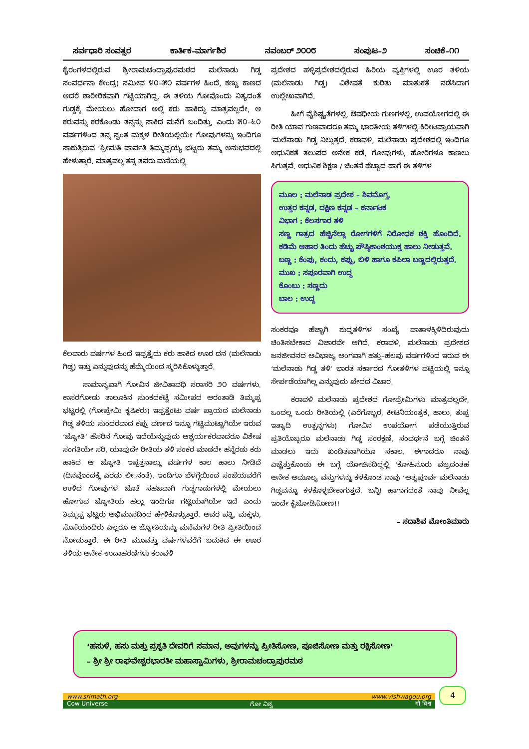ಸರ್ವಧಾರಿ ಸಂವತ್ಸರ ಕಾರ್ತಿಕ–ಮಾರ್ಗಶಿರ ನವಂಬರ್ ೨೦೦೮ ಸಂಪುಟ–೨ ಸಂಚಿಕೆ–೧೧
ಕೈರಂಗಳದಲ್ಲಿರುವ ಶ್ರೀರಾಮಚಂದ್ರಾಪುರಮಠದ ಮಲೆನಾಡು ಗಿಡ್ಡ ಸಂವರ್ಧನಾ ಕೇಂದ್ರ) ಸಮೀಪ ೪೦–೫೦ ವರ್ಷಗಳ ಹಿಂದೆ, ಕಣ್ಣು ಕಾಣದ ಆದರೆ ಶಾರೀರಿಕವಾಗಿ ಗಟ್ಟಿಯಾಗಿದ್ದ, ಈ ತಳಿಯ ಗೋವೊಂದು ನಿತ್ಯದಂತೆ ಗುಡ್ಡಕ್ಕೆ ಮೇಯಲು ಹೋದಾಗ ಅಲ್ಲಿ ಕರು ಹಾಕಿದ್ದು ಮಾತ್ರವಲ್ಲದೇ, ಆ ಕರುವನ್ನು ಕರಕೊಂಡು ತನ್ನನ್ನು ಸಾಕಿದ ಮನೆಗೆ ಬಂದಿತ್ತು, ಎಂದು ೫೦–೬೦ ವರ್ಷಗಳಿಂದ ತನ್ನ ಸ್ವಂತ ಮಕ್ಕಳ ರೀತಿಯಲ್ಲಿಯೇ ಗೋವುಗಳನ್ನು ಇಂದಿಗೂ ಸಾಕುತ್ತಿರುವ ‘ಶ್ರೀಮತಿ ಪಾರ್ವತಿ ತಿಮ್ಮಪ್ಪಯ್ಯ ಭಟ್ಟರು ತಮ್ಮ ಅನುಭವದಲ್ಲಿ ಹೇಳುತ್ತಾರೆ. ಮಾತ್ರವಲ್ಲ ತನ್ನ ತವರು ಮನೆಯಲ್ಲಿ
ಕೆಲವಾರು ವರ್ಷಗಳ ಹಿಂದೆ ಇಪ್ಪತ್ತೈದು ಕರು ಹಾಕಿದ ಊರ ದನ (ಮಲೆನಾಡು ಗಿಡ್ಡ) ಇತ್ತು ಎನ್ನುವುದನ್ನು ಹೆಮ್ಮೆಯಿಂದ ಸ್ಮರಿಸಿಕೊಳ್ಳುತ್ತಾರೆ.
ಸಾಮಾನ್ಯವಾಗಿ ಗೋವಿನ ಜೀವಿತಾವಧಿ ಸರಾಸರಿ ೨೦ ವರ್ಷಗಳು. ಕಾಸರಗೋಡು ತಾಲೂಕಿನ ಸುಂಕದಕಟ್ಟೆ ಸಮೀಪದ ಅರಂತಾಡಿ ತಿಮ್ಮಪ್ಪ ಭಟ್ಟರಲ್ಲಿ (ಗೋಪ್ರೇಮಿ ಕೃಷಿಕರು) ಇಪ್ಪತ್ತೆಂಟು ವರ್ಷ ಪ್ರಾಯದ ಮಲೆನಾಡು ಗಿಡ್ಡ ತಳಿಯ ಸುಂದರವಾದ ಕಪ್ಪು ವರ್ಣದ ಇನ್ನೂ ಗಟ್ಟಿಮುಟ್ಟಾಗಿಯೇ ಇರುವ ‘ಜ್ಯೋತಿ’ ಹೆಸರಿನ ಗೋವು ಇದೆಯೆನ್ನುವುದು ಆಶ್ಚರ್ಯಕರವಾದರೂ ವಿಶೇಷ ಸಂಗತಿಯೇ ಸರಿ. ಯಾವುದೇ ರೀತಿಯ ತಳಿ ಸಂಕರ ಮಾಡದೇ ಹನ್ನೆರಡು ಕರು ಹಾಕಿದ ಆ ಜ್ಯೋತಿ ಇಪ್ಪತ್ತನಾಲ್ಕು ವರ್ಷಗಳ ಕಾಲ ಹಾಲು ನೀಡಿದೆ (ದಿನವೊಂದಕ್ಕೆ ಎರಡು ಲೀ.ನಂತೆ). ಇಂದಿಗೂ ಬೆಳಗ್ಗೆಯಿಂದ ಸಂಜೆಯವರೆಗೆ ಉಳಿದ ಗೋವುಗಳ ಜೊತೆ ಸಹಜವಾಗಿ ಗುಡ್ಡಗಾಡುಗಳಲ್ಲಿ ಮೇಯಲು ಹೋಗುವ ಜ್ಯೋತಿಯ ಹಲ್ಲು ಇಂದಿಗೂ ಗಟ್ಟಿಯಾಗಿಯೇ ಇದೆ ಎಂದು ತಿಮ್ಮಪ್ಪ ಭಟ್ಟರು ಅಭಿಮಾನದಿಂದ ಹೇಳಿಕೊಳ್ಳುತ್ತಾರೆ. ಅವರ ಪತ್ನಿ, ಮಕ್ಕಳು, ಸೊಸೆಯಂದಿರು ಎಲ್ಲರೂ ಆ ಜ್ಯೋತಿಯನ್ನು ಮನೆಮಗಳ ರೀತಿ ಪ್ರೀತಿಯಿಂದ ನೋಡುತ್ತಾರೆ. ಈ ರೀತಿ ಮೂವತ್ತು ವರ್ಷಗಳವರೆಗೆ ಬದುಕಿದ ಈ ಊರ ತಳಿಯ ಅನೇಕ ಉದಾಹರಣೆಗಳು ಕರಾವಳಿ
ಪ್ರದೇಶದ ಹಳ್ಳಿಪ್ರದೇಶದಲ್ಲಿರುವ ಹಿರಿಯ ವ್ಯಕ್ತಿಗಳಲ್ಲಿ ಊರ ತಳಿಯ (ಮಲೆನಾಡು ಗಿಡ್ಡ) ವಿಶೇಷತೆ ಕುರಿತು ಮಾತುಕತೆ ನಡೆಸಿದಾಗ ಉಲ್ಲೇಖವಾಗಿದೆ.
ಹೀಗೆ ವೈಶಿಷ್ಟ್ಯತೆಗಳಲ್ಲಿ, ಔಷಧೀಯ ಗುಣಗಳಲ್ಲಿ, ಉಪಯೋಗದಲ್ಲಿ ಈ ರೀತಿ ಯಾವ ಗುಣವಾದರೂ ತಮ್ಮ ಭಾರತೀಯ ತಳಿಗಳಲ್ಲಿ ಕಿರೀಟಪ್ರಾಯವಾಗಿ ‘ಮಲೆನಾಡು ಗಿಡ್ಡ ನಿಲ್ಲುತ್ತದೆ. ಕರಾವಳಿ, ಮಲೆನಾಡು ಪ್ರದೇಶದಲ್ಲಿ ಇಂದಿಗೂ ಆಧುನಿಕತೆ ತಲುಪದ ಅನೇಕ ಕಡೆ, ಗೋವುಗಳು, ಹೋರಿಗಳೂ ಕಾಣಲು ಸಿಗುತ್ತವೆ. ಆಧುನಿಕ ಶಿಕ್ಷಣ / ಚಿಂತನೆ ಹೆಚ್ಚಾದ ಹಾಗೆ ಈ ತಳಿಗಳ
ಮೂಲ : ಮಲೆನಾಡ ಪ್ರದೇಶ – ಶಿವಮೊಗ್ಗ,
ಉತ್ತರ ಕನ್ನಡ, ದಕ್ಷಿಣ ಕನ್ನಡ – ಕರ್ನಾಟಕ
ವಿಭಾಗ : ಕೆಲಸಗಾರ ತಳಿ
ಸಣ್ಣ ಗಾತ್ರದ ಹೆಚ್ಚಿನೆಲ್ಲಾ ರೋಗಗಳಿಗೆ ನಿರೋಧಕ ಶಕ್ತಿ ಹೊಂದಿದೆ. ಕಡಿಮೆ ಆಹಾರ ತಿಂದು ಹೆಚ್ಚು ಪೌಷ್ಠಿಕಾಂಶಯುಕ್ತ ಹಾಲು ನೀಡುತ್ತವೆ.
ಬಣ್ಣ : ಕೆಂಪು, ಕಂದು, ಕಪ್ಪು, ಬಿಳಿ ಹಾಗೂ ಕಪಿಲಾ ಬಣ್ಣದಲ್ಲಿರುತ್ತದೆ.
ಮುಖ : ಸಪೂರವಾಗಿ ಉದ್ದ
ಕೊಂಬು : ಸಣ್ಣದು
ಬಾಲ : ಉದ್ದ
ಸಂಕರವೂ ಹೆಚ್ಚಾಗಿ ಶುದ್ಧತಳಿಗಳ ಸಂಖ್ಯೆ ಪಾತಾಳಕ್ಕಿಳಿದಿರುವುದು ಚಿಂತಿಸಬೇಕಾದ ವಿಚಾರವೇ ಆಗಿದೆ. ಕರಾವಳಿ, ಮಲೆನಾಡು ಪ್ರದೇಶದ ಜನಜೀವನದ ಅವಿಭಾಜ್ಯ ಅಂಗವಾಗಿ ಹತ್ತು–ಹಲವು ವರ್ಷಗಳಿಂದ ಇರುವ ಈ ‘ಮಲೆನಾಡು ಗಿಡ್ಡ ತಳಿ’ ಭಾರತ ಸರ್ಕಾರದ ಗೋತಳಿಗಳ ಪಟ್ಟಿಯಲ್ಲಿ ಇನ್ನೂ ಸೇರ್ಪಡೆಯಾಗಿಲ್ಲ ಎನ್ನುವುದು ಖೇದದ ವಿಚಾರ.
ಕರಾವಳಿ ಮಲೆನಾಡು ಪ್ರದೇಶದ ಗೋಪ್ರೇಮಿಗಳು ಮಾತ್ರವಲ್ಲದೇ, ಒಂದಲ್ಲ ಒಂದು ರೀತಿಯಲ್ಲಿ (ಎರೆಗೊಬ್ಬರ, ಕೀಟನಿಯಂತ್ರಕ, ಹಾಲು, ತುಪ್ಪ ಇತ್ಯಾದಿ ಉತ್ಪನ್ನಗಳು) ಗೋವಿನ ಉಪಯೋಗ ಪಡೆಯುತ್ತಿರುವ ಪ್ರತಿಯೊಬ್ಬರೂ ಮಲೆನಾಡು ಗಿಡ್ಡ ಸಂರಕ್ಷಣೆ, ಸಂವರ್ಧನೆ ಬಗ್ಗೆ ಚಿಂತನೆ ಮಾಡಲು ಇದು ಖಂಡಿತವಾಗಿಯೂ ಸಕಾಲ. ಈಗಾದರೂ ನಾವು ಎಚ್ಚೆತ್ತುಕೊಂಡು ಈ ಬಗ್ಗೆ ಯೋಚಿಸದಿದ್ದಲ್ಲಿ ‘ಕೋಹಿನೂರು ವಜ್ರದಂತಹ ಅನೇಕ ಅಮೂಲ್ಯ ವಸ್ತುಗಳನ್ನು ಕಳಕೊಂಡ ನಾವು ‘ಅತ್ಯಪೂರ್ವ ಮಲೆನಾಡು ಗಿಡ್ಡವನ್ನೂ ಕಳಕೊಳ್ಳಬೇಕಾಗುತ್ತದೆ. ಬನ್ನಿ! ಹಾಗಾಗದಂತೆ ನಾವು ನೀವೆಲ್ಲ ಇಂದೇ ಕೈಜೋಡಿಸೋಣ!!
– ಸದಾಶಿವ ಮೋಂತಿಮಾರು
‘ಹಸುಳೆ, ಹಸು ಮತ್ತು ಪ್ರಕೃತಿ ದೇವರಿಗೆ ಸಮಾನ, ಅವುಗಳನ್ನು ಪ್ರೀತಿಸೋಣ, ಪೂಜಿಸೋಣ ಮತ್ತು ರಕ್ಷಿಸೋಣ’
– ಶ್ರೀ ಶ್ರೀ ರಾಘವೇಶ್ವರಭಾರತೀ ಮಹಾಸ್ವಾಮಿಗಳು, ಶ್ರೀರಾಮಚಂದ್ರಾಪುರಮಠ
www.srimath.org www.vishwagou.org
Cow Universe ಗೋ ವಿಶ್ವ गौ विश्व
4